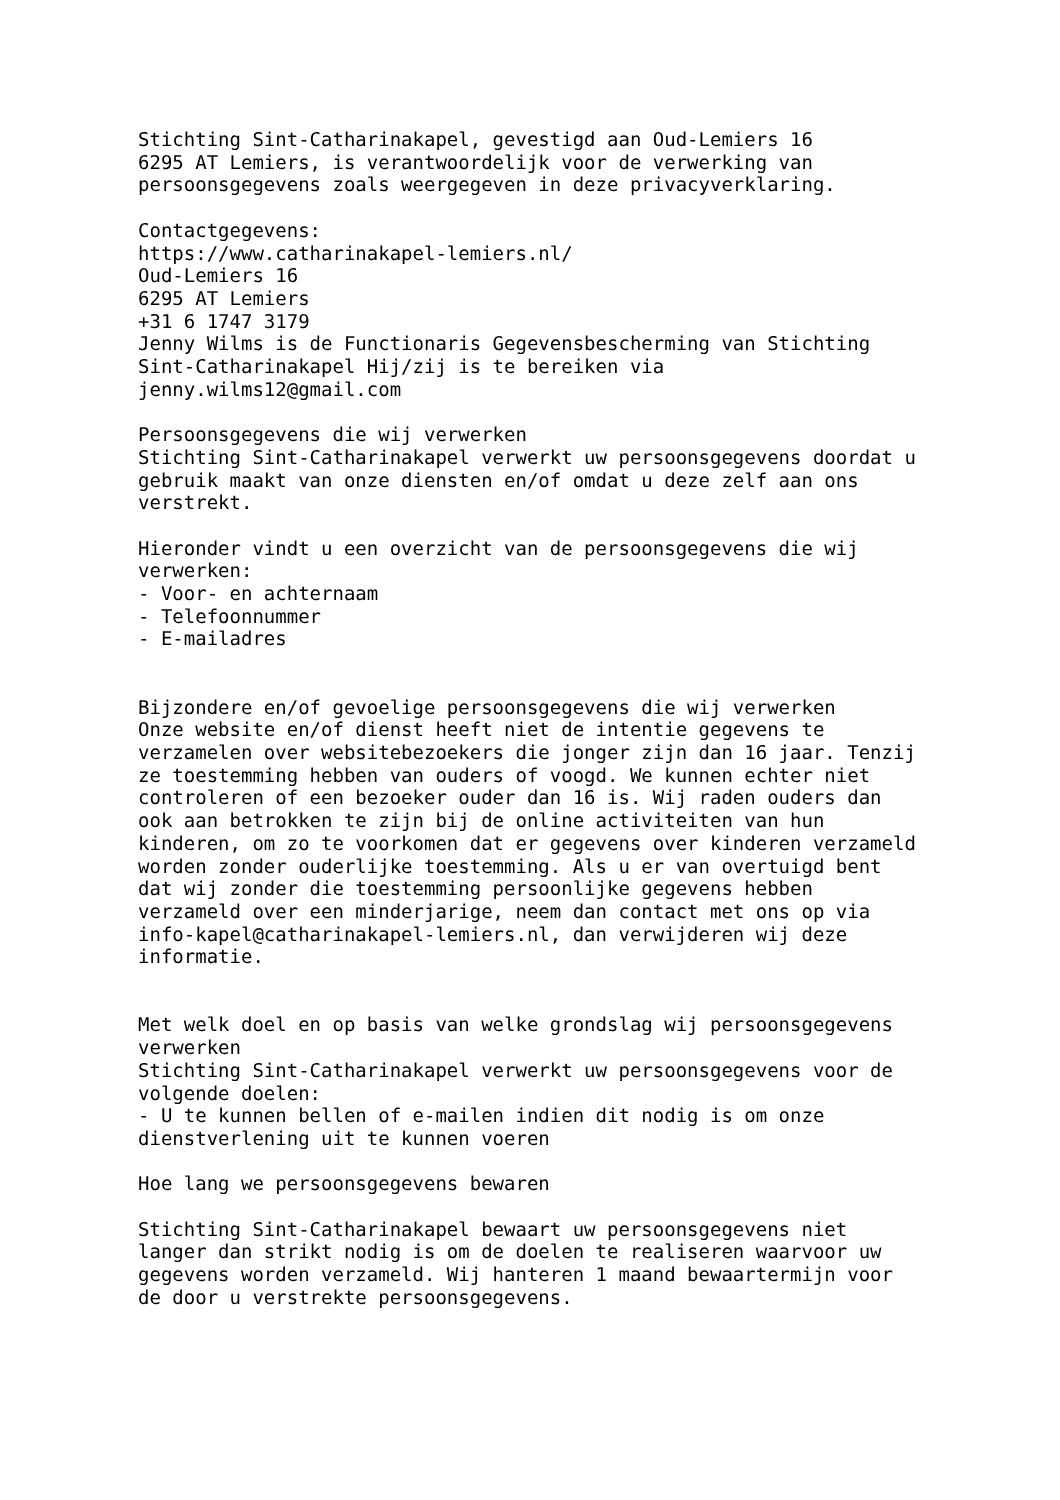Stichting Sint-Catharinakapel, gevestigd aan Oud-Lemiers 16
6295 AT Lemiers, is verantwoordelijk voor de verwerking van
persoonsgegevens zoals weergegeven in deze privacyverklaring.

Contactgegevens:
https://www.catharinakapel-lemiers.nl/
Oud-Lemiers 16
6295 AT Lemiers
+31 6 1747 3179
Jenny Wilms is de Functionaris Gegevensbescherming van Stichting
Sint-Catharinakapel Hij/zij is te bereiken via
jenny.wilms12@gmail.com

Persoonsgegevens die wij verwerken
Stichting Sint-Catharinakapel verwerkt uw persoonsgegevens doordat u
gebruik maakt van onze diensten en/of omdat u deze zelf aan ons
verstrekt.

Hieronder vindt u een overzicht van de persoonsgegevens die wij
verwerken:
- Voor- en achternaam
- Telefoonnummer
- E-mailadres


Bijzondere en/of gevoelige persoonsgegevens die wij verwerken
Onze website en/of dienst heeft niet de intentie gegevens te
verzamelen over websitebezoekers die jonger zijn dan 16 jaar. Tenzij
ze toestemming hebben van ouders of voogd. We kunnen echter niet
controleren of een bezoeker ouder dan 16 is. Wij raden ouders dan
ook aan betrokken te zijn bij de online activiteiten van hun
kinderen, om zo te voorkomen dat er gegevens over kinderen verzameld
worden zonder ouderlijke toestemming. Als u er van overtuigd bent
dat wij zonder die toestemming persoonlijke gegevens hebben
verzameld over een minderjarige, neem dan contact met ons op via
info-kapel@catharinakapel-lemiers.nl, dan verwijderen wij deze
informatie.


Met welk doel en op basis van welke grondslag wij persoonsgegevens
verwerken
Stichting Sint-Catharinakapel verwerkt uw persoonsgegevens voor de
volgende doelen:
- U te kunnen bellen of e-mailen indien dit nodig is om onze
dienstverlening uit te kunnen voeren

Hoe lang we persoonsgegevens bewaren

Stichting Sint-Catharinakapel bewaart uw persoonsgegevens niet
langer dan strikt nodig is om de doelen te realiseren waarvoor uw
gegevens worden verzameld. Wij hanteren 1 maand bewaartermijn voor
de door u verstrekte persoonsgegevens.